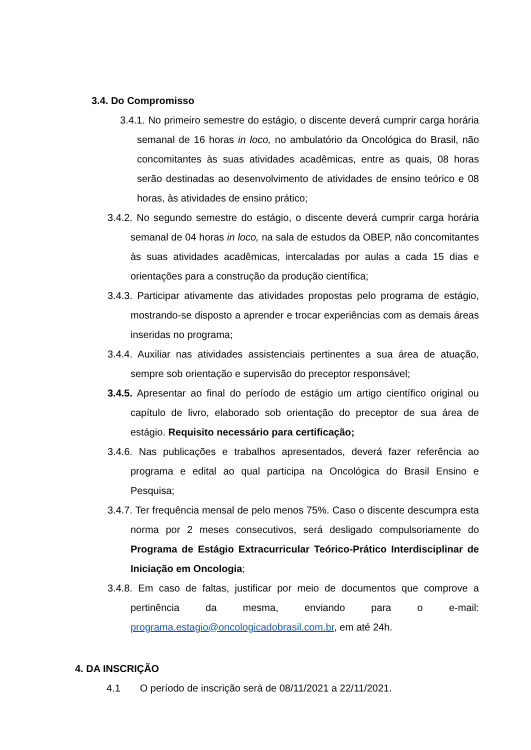3.4. Do Compromisso
3.4.1. No primeiro semestre do estágio, o discente deverá cumprir carga horária semanal de 16 horas in loco, no ambulatório da Oncológica do Brasil, não concomitantes às suas atividades acadêmicas, entre as quais, 08 horas serão destinadas ao desenvolvimento de atividades de ensino teórico e 08 horas, às atividades de ensino prático;
3.4.2. No segundo semestre do estágio, o discente deverá cumprir carga horária semanal de 04 horas in loco, na sala de estudos da OBEP, não concomitantes às suas atividades acadêmicas, intercaladas por aulas a cada 15 dias e orientações para a construção da produção científica;
3.4.3. Participar ativamente das atividades propostas pelo programa de estágio, mostrando-se disposto a aprender e trocar experiências com as demais áreas inseridas no programa;
3.4.4. Auxiliar nas atividades assistenciais pertinentes a sua área de atuação, sempre sob orientação e supervisão do preceptor responsável;
3.4.5. Apresentar ao final do período de estágio um artigo científico original ou capítulo de livro, elaborado sob orientação do preceptor de sua área de estágio. Requisito necessário para certificação;
3.4.6. Nas publicações e trabalhos apresentados, deverá fazer referência ao programa e edital ao qual participa na Oncológica do Brasil Ensino e Pesquisa;
3.4.7. Ter frequência mensal de pelo menos 75%. Caso o discente descumpra esta norma por 2 meses consecutivos, será desligado compulsoriamente do Programa de Estágio Extracurricular Teórico-Prático Interdisciplinar de Iniciação em Oncologia;
3.4.8. Em caso de faltas, justificar por meio de documentos que comprove a pertinência da mesma, enviando para o e-mail: programa.estagio@oncologicadobrasil.com.br, em até 24h.
4. DA INSCRIÇÃO
4.1 O período de inscrição será de 08/11/2021 a 22/11/2021.